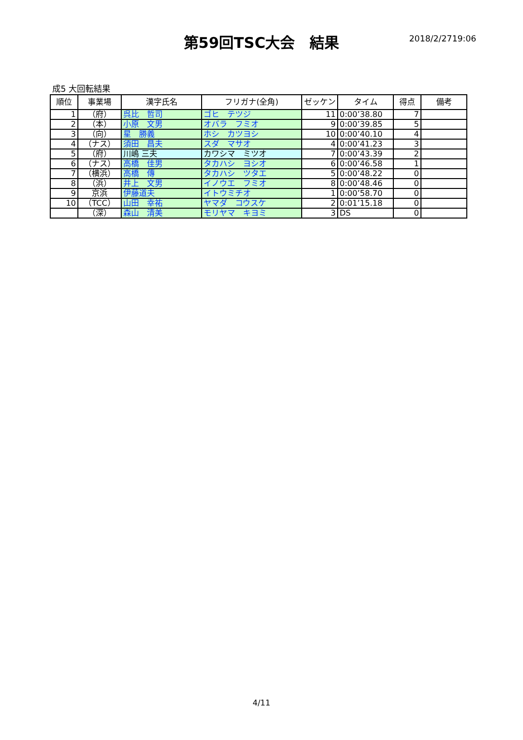第59回TSC大会　結果 2018/2/2719:06
成5 大回転結果
| 順位 | 事業場 | 漢字氏名 | フリガナ(全角) | ゼッケン | タイム | 得点 | 備考 |
| --- | --- | --- | --- | --- | --- | --- | --- |
| 1 | （府） | 呉比 哲司 | ゴヒ テツジ | 11 | 0:00’38.80 | 7 | |
| 2 | （本） | 小原 文男 | オバラ フミオ | 9 | 0:00’39.85 | 5 | |
| 3 | （向） | 星 勝義 | ホシ カツヨシ | 10 | 0:00’40.10 | 4 | |
| 4 | （ナス） | 須田 昌夫 | スダ マサオ | 4 | 0:00’41.23 | 3 | |
| 5 | （府） | 川嶋 三夫 | カワシマ ミツオ | 7 | 0:00’43.39 | 2 | |
| 6 | （ナス） | 高橋 佳男 | タカハシ ヨシオ | 6 | 0:00’46.58 | 1 | |
| 7 | （横浜） | 高橋 傳 | タカハシ ツタエ | 5 | 0:00’48.22 | 0 | |
| 8 | （浜） | 井上 文男 | イノウエ フミオ | 8 | 0:00’48.46 | 0 | |
| 9 | 京浜 | 伊藤道夫 | イトウミチオ | 1 | 0:00’58.70 | 0 | |
| 10 | （TCC） | 山田 幸祐 | ヤマダ コウスケ | 2 | 0:01’15.18 | 0 | |
| | （深） | 森山 清美 | モリヤマ キヨミ | 3 | DS | 0 | |
4/11